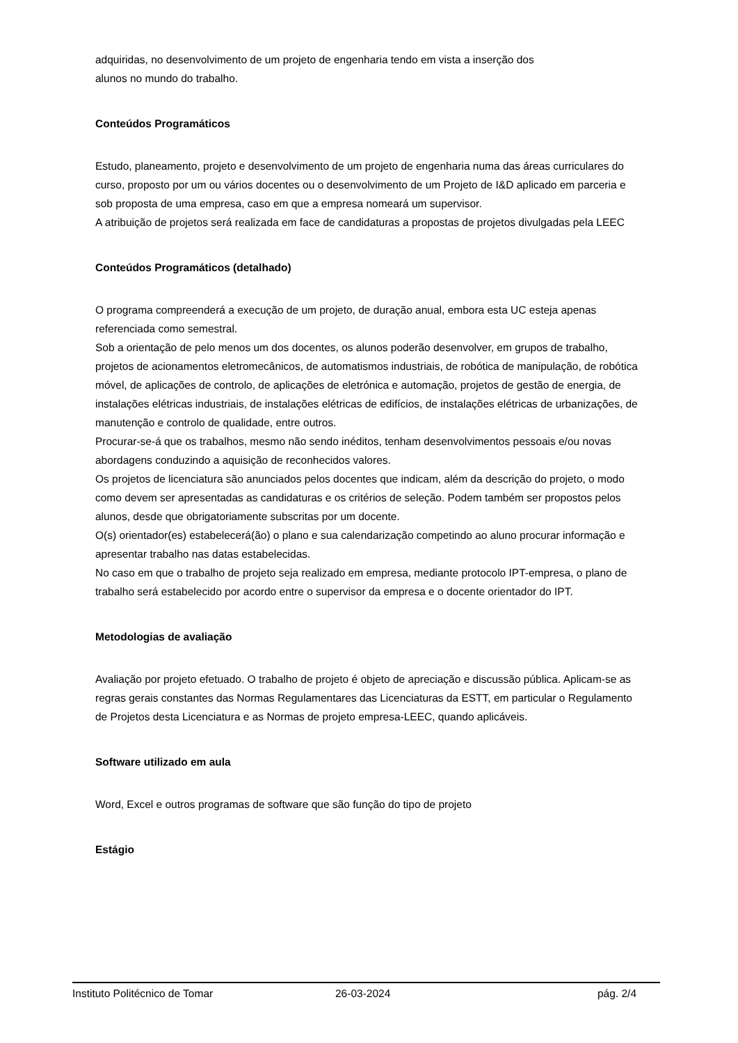adquiridas, no desenvolvimento de um projeto de engenharia tendo em vista a inserção dos
alunos no mundo do trabalho.
Conteúdos Programáticos
Estudo, planeamento, projeto e desenvolvimento de um projeto de engenharia numa das áreas curriculares do curso, proposto por um ou vários docentes ou o desenvolvimento de um Projeto de I&D aplicado em parceria e sob proposta de uma empresa, caso em que a empresa nomeará um supervisor.
A atribuição de projetos será realizada em face de candidaturas a propostas de projetos divulgadas pela LEEC
Conteúdos Programáticos (detalhado)
O programa compreenderá a execução de um projeto, de duração anual, embora esta UC esteja apenas referenciada como semestral.
Sob a orientação de pelo menos um dos docentes, os alunos poderão desenvolver, em grupos de trabalho, projetos de acionamentos eletromecânicos, de automatismos industriais, de robótica de manipulação, de robótica móvel, de aplicações de controlo, de aplicações de eletrónica e automação, projetos de gestão de energia, de instalações elétricas industriais, de instalações elétricas de edifícios, de instalações elétricas de urbanizações, de manutenção e controlo de qualidade, entre outros.
Procurar-se-á que os trabalhos, mesmo não sendo inéditos, tenham desenvolvimentos pessoais e/ou novas abordagens conduzindo a aquisição de reconhecidos valores.
Os projetos de licenciatura são anunciados pelos docentes que indicam, além da descrição do projeto, o modo como devem ser apresentadas as candidaturas e os critérios de seleção. Podem também ser propostos pelos alunos, desde que obrigatoriamente subscritas por um docente.
O(s) orientador(es) estabelecerá(ão) o plano e sua calendarização competindo ao aluno procurar informação e apresentar trabalho nas datas estabelecidas.
No caso em que o trabalho de projeto seja realizado em empresa, mediante protocolo IPT-empresa, o plano de trabalho será estabelecido por acordo entre o supervisor da empresa e o docente orientador do IPT.
Metodologias de avaliação
Avaliação por projeto efetuado. O trabalho de projeto é objeto de apreciação e discussão pública. Aplicam-se as regras gerais constantes das Normas Regulamentares das Licenciaturas da ESTT, em particular o Regulamento de Projetos desta Licenciatura e as Normas de projeto empresa-LEEC, quando aplicáveis.
Software utilizado em aula
Word, Excel e outros programas de software que são função do tipo de projeto
Estágio
Instituto Politécnico de Tomar 26-03-2024 pág. 2/4